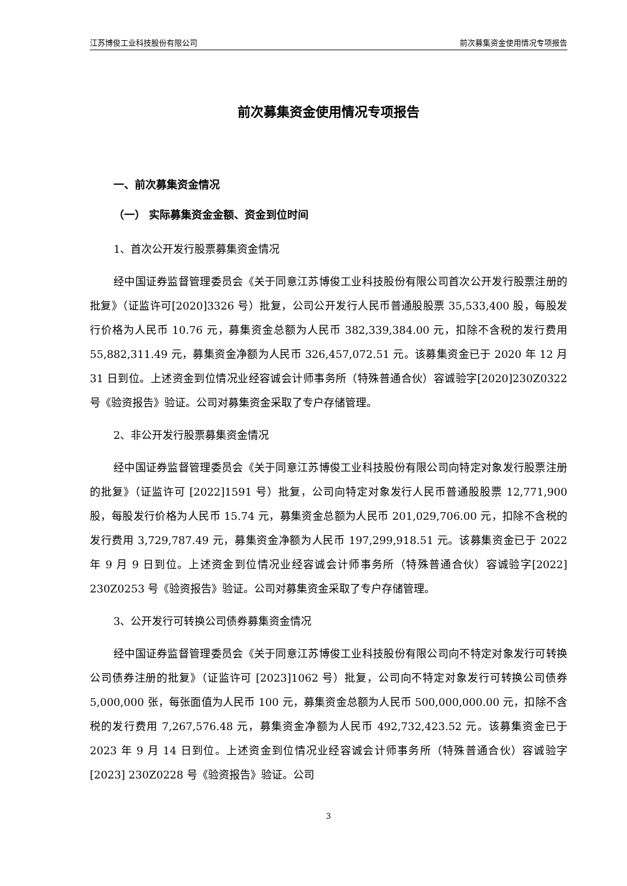江苏博俊工业科技股份有限公司 前次募集资金使用情况专项报告
前次募集资金使用情况专项报告
一、前次募集资金情况
（一） 实际募集资金金额、资金到位时间
1、首次公开发行股票募集资金情况
经中国证券监督管理委员会《关于同意江苏博俊工业科技股份有限公司首次公开发行股票注册的批复》（证监许可[2020]3326 号）批复，公司公开发行人民币普通股股票 35,533,400 股，每股发行价格为人民币 10.76 元，募集资金总额为人民币 382,339,384.00 元，扣除不含税的发行费用 55,882,311.49 元，募集资金净额为人民币 326,457,072.51 元。该募集资金已于 2020 年 12 月 31 日到位。上述资金到位情况业经容诚会计师事务所（特殊普通合伙）容诚验字[2020]230Z0322 号《验资报告》验证。公司对募集资金采取了专户存储管理。
2、非公开发行股票募集资金情况
经中国证券监督管理委员会《关于同意江苏博俊工业科技股份有限公司向特定对象发行股票注册的批复》（证监许可 [2022]1591 号）批复，公司向特定对象发行人民币普通股股票 12,771,900 股，每股发行价格为人民币 15.74 元，募集资金总额为人民币 201,029,706.00 元，扣除不含税的发行费用 3,729,787.49 元，募集资金净额为人民币 197,299,918.51 元。该募集资金已于 2022 年 9 月 9 日到位。上述资金到位情况业经容诚会计师事务所（特殊普通合伙）容诚验字[2022] 230Z0253 号《验资报告》验证。公司对募集资金采取了专户存储管理。
3、公开发行可转换公司债券募集资金情况
经中国证券监督管理委员会《关于同意江苏博俊工业科技股份有限公司向不特定对象发行可转换公司债券注册的批复》（证监许可 [2023]1062 号）批复，公司向不特定对象发行可转换公司债券 5,000,000 张，每张面值为人民币 100 元，募集资金总额为人民币 500,000,000.00 元，扣除不含税的发行费用 7,267,576.48 元，募集资金净额为人民币 492,732,423.52 元。该募集资金已于 2023 年 9 月 14 日到位。上述资金到位情况业经容诚会计师事务所（特殊普通合伙）容诚验字[2023] 230Z0228 号《验资报告》验证。公司
3